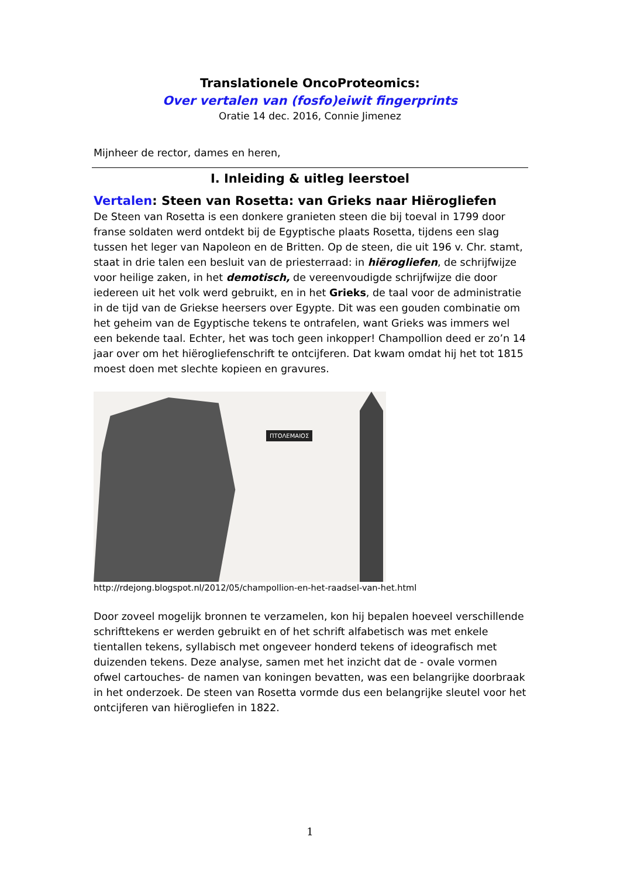Translationele OncoProteomics:
Over vertalen van (fosfo)eiwit fingerprints
Oratie 14 dec. 2016, Connie Jimenez
Mijnheer de rector, dames en heren,
I. Inleiding & uitleg leerstoel
Vertalen: Steen van Rosetta: van Grieks naar Hiërogliefen
De Steen van Rosetta is een donkere granieten steen die bij toeval in 1799 door franse soldaten werd ontdekt bij de Egyptische plaats Rosetta, tijdens een slag tussen het leger van Napoleon en de Britten. Op de steen, die uit 196 v. Chr. stamt, staat in drie talen een besluit van de priesterraad: in hiërogliefen, de schrijfwijze voor heilige zaken, in het demotisch, de vereenvoudigde schrijfwijze die door iedereen uit het volk werd gebruikt, en in het Grieks, de taal voor de administratie in de tijd van de Griekse heersers over Egypte. Dit was een gouden combinatie om het geheim van de Egyptische tekens te ontrafelen, want Grieks was immers wel een bekende taal. Echter, het was toch geen inkopper! Champollion deed er zo’n 14 jaar over om het hiërogliefenschrift te ontcijferen. Dat kwam omdat hij het tot 1815 moest doen met slechte kopieen en gravures.
ΠΤΟΛΕΜΑΙΟΣ
http://rdejong.blogspot.nl/2012/05/champollion-en-het-raadsel-van-het.html
Door zoveel mogelijk bronnen te verzamelen, kon hij bepalen hoeveel verschillende schrifttekens er werden gebruikt en of het schrift alfabetisch was met enkele tientallen tekens, syllabisch met ongeveer honderd tekens of ideografisch met duizenden tekens. Deze analyse, samen met het inzicht dat de - ovale vormen ofwel cartouches- de namen van koningen bevatten, was een belangrijke doorbraak in het onderzoek. De steen van Rosetta vormde dus een belangrijke sleutel voor het ontcijferen van hiërogliefen in 1822.
1